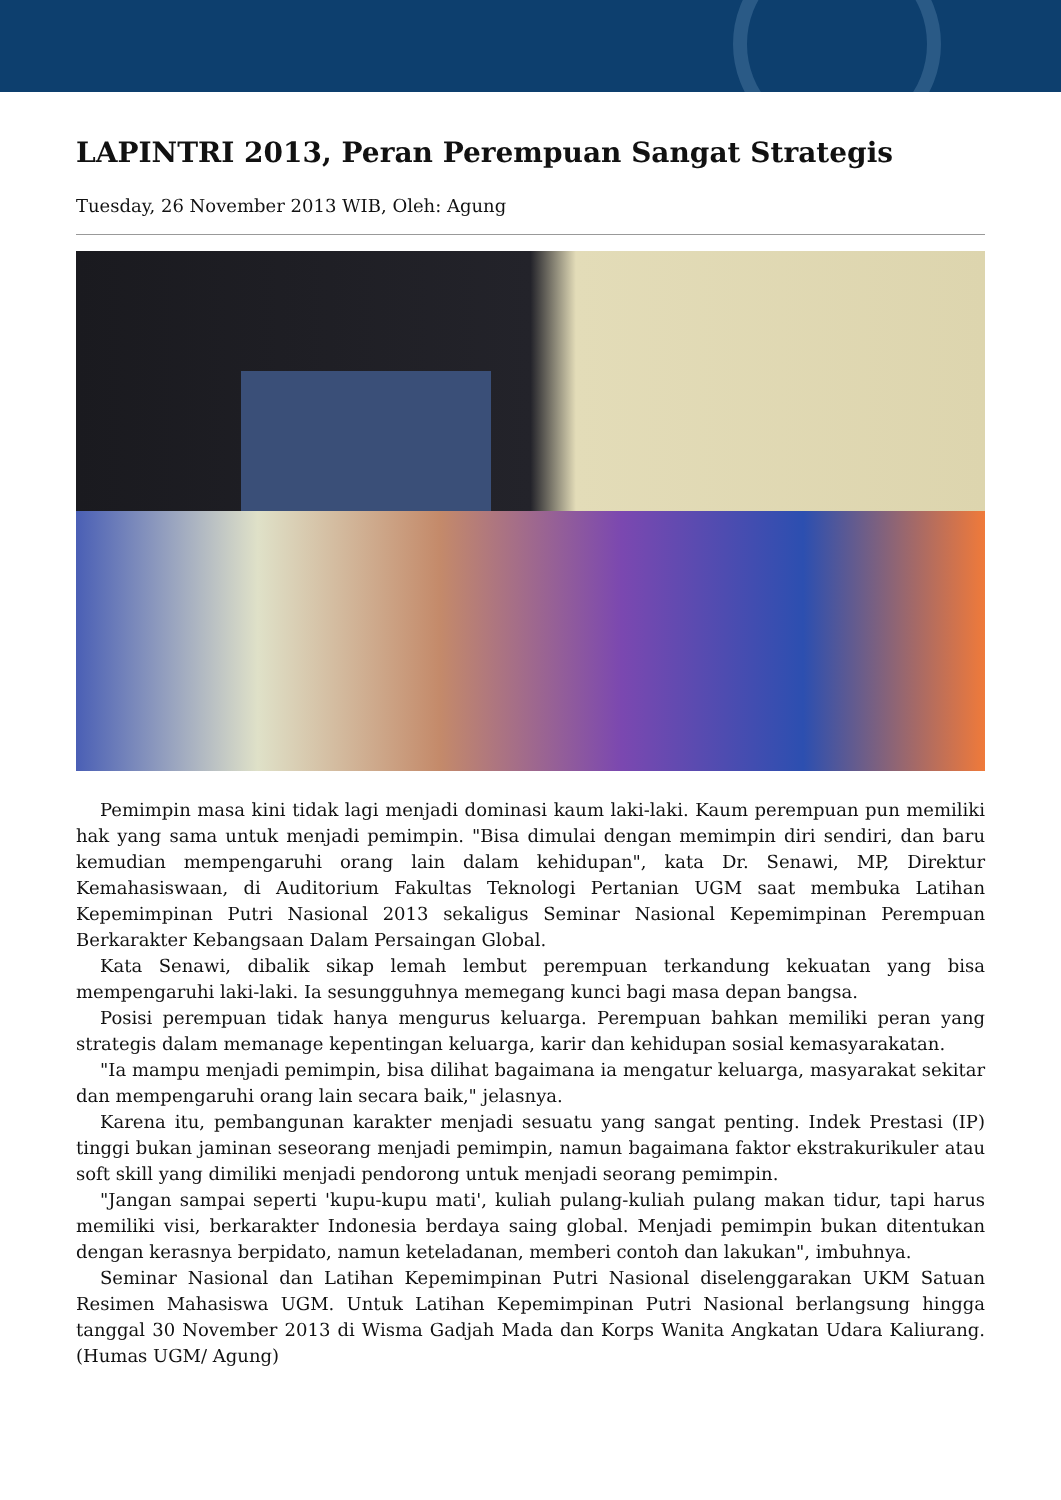LAPINTRI 2013, Peran Perempuan Sangat Strategis
Tuesday, 26 November 2013 WIB, Oleh: Agung
Pemimpin masa kini tidak lagi menjadi dominasi kaum laki-laki. Kaum perempuan pun memiliki hak yang sama untuk menjadi pemimpin. "Bisa dimulai dengan memimpin diri sendiri, dan baru kemudian mempengaruhi orang lain dalam kehidupan", kata Dr. Senawi, MP, Direktur Kemahasiswaan, di Auditorium Fakultas Teknologi Pertanian UGM saat membuka Latihan Kepemimpinan Putri Nasional 2013 sekaligus Seminar Nasional Kepemimpinan Perempuan Berkarakter Kebangsaan Dalam Persaingan Global.
Kata Senawi, dibalik sikap lemah lembut perempuan terkandung kekuatan yang bisa mempengaruhi laki-laki. Ia sesungguhnya memegang kunci bagi masa depan bangsa.
Posisi perempuan tidak hanya mengurus keluarga. Perempuan bahkan memiliki peran yang strategis dalam memanage kepentingan keluarga, karir dan kehidupan sosial kemasyarakatan.
"Ia mampu menjadi pemimpin, bisa dilihat bagaimana ia mengatur keluarga, masyarakat sekitar dan mempengaruhi orang lain secara baik," jelasnya.
Karena itu, pembangunan karakter menjadi sesuatu yang sangat penting. Indek Prestasi (IP) tinggi bukan jaminan seseorang menjadi pemimpin, namun bagaimana faktor ekstrakurikuler atau soft skill yang dimiliki menjadi pendorong untuk menjadi seorang pemimpin.
"Jangan sampai seperti 'kupu-kupu mati', kuliah pulang-kuliah pulang makan tidur, tapi harus memiliki visi, berkarakter Indonesia berdaya saing global. Menjadi pemimpin bukan ditentukan dengan kerasnya berpidato, namun keteladanan, memberi contoh dan lakukan", imbuhnya.
Seminar Nasional dan Latihan Kepemimpinan Putri Nasional diselenggarakan UKM Satuan Resimen Mahasiswa UGM. Untuk Latihan Kepemimpinan Putri Nasional berlangsung hingga tanggal 30 November 2013 di Wisma Gadjah Mada dan Korps Wanita Angkatan Udara Kaliurang. (Humas UGM/ Agung)